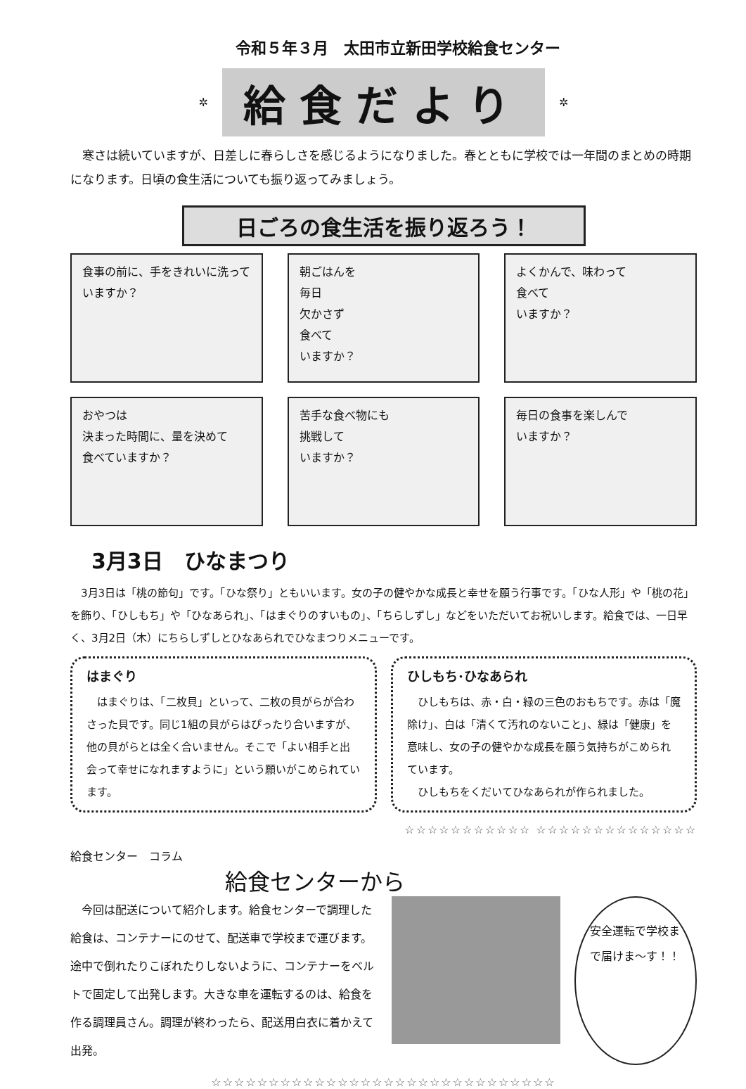令和５年３月　太田市立新田学校給食センター
✲
給食だより
✲
寒さは続いていますが、日差しに春らしさを感じるようになりました。春とともに学校では一年間のまとめの時期になります。日頃の食生活についても振り返ってみましょう。
日ごろの食生活を振り返ろう！
食事の前に、手をきれいに洗っていますか？
朝ごはんを
毎日
欠かさず
食べて
いますか？
よくかんで、味わって
食べて
いますか？
おやつは
決まった時間に、量を決めて
食べていますか？
苦手な食べ物にも
挑戦して
いますか？
毎日の食事を楽しんで
いますか？
3月3日　ひなまつり
3月3日は「桃の節句」です。「ひな祭り」ともいいます。女の子の健やかな成長と幸せを願う行事です。「ひな人形」や「桃の花」を飾り、「ひしもち」や「ひなあられ」、「はまぐりのすいもの」、「ちらしずし」などをいただいてお祝いします。給食では、一日早く、3月2日（木）にちらしずしとひなあられでひなまつりメニューです。
はまぐり
　はまぐりは、「二枚貝」といって、二枚の貝がらが合わさった貝です。同じ1組の貝がらはぴったり合いますが、他の貝がらとは全く合いません。そこで「よい相手と出会って幸せになれますように」という願いがこめられています。
ひしもち･ひなあられ
　ひしもちは、赤・白・緑の三色のおもちです。赤は「魔除け」、白は「清くて汚れのないこと」、緑は「健康」を意味し、女の子の健やかな成長を願う気持ちがこめられています。
　ひしもちをくだいてひなあられが作られました。
☆☆☆☆☆☆☆☆☆☆☆ ☆☆☆☆☆☆☆☆☆☆☆☆☆☆
給食センター　コラム
給食センターから
　今回は配送について紹介します。給食センターで調理した給食は、コンテナーにのせて、配送車で学校まで運びます。途中で倒れたりこぼれたりしないように、コンテナーをベルトで固定して出発します。大きな車を運転するのは、給食を作る調理員さん。調理が終わったら、配送用白衣に着かえて出発。
安全運転で学校まで届けま〜す！！
☆☆☆☆☆☆☆☆☆☆☆☆☆☆☆☆☆☆☆☆☆☆☆☆☆☆☆☆☆☆